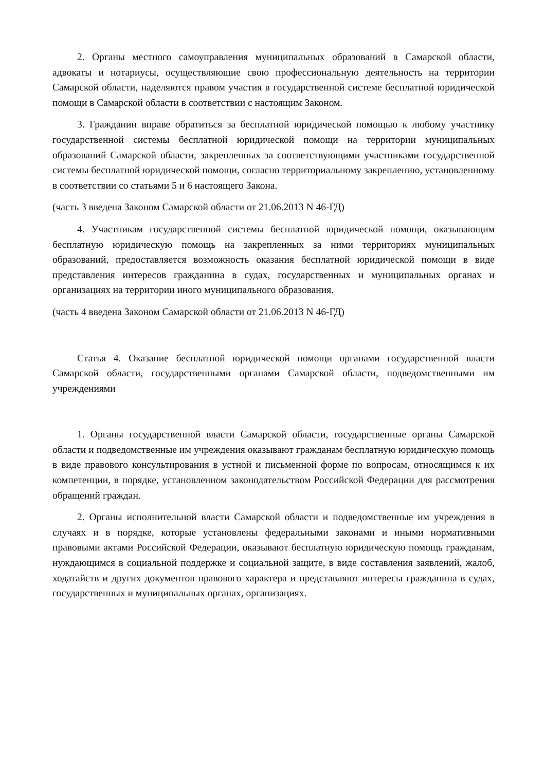2. Органы местного самоуправления муниципальных образований в Самарской области, адвокаты и нотариусы, осуществляющие свою профессиональную деятельность на территории Самарской области, наделяются правом участия в государственной системе бесплатной юридической помощи в Самарской области в соответствии с настоящим Законом.
3. Гражданин вправе обратиться за бесплатной юридической помощью к любому участнику государственной системы бесплатной юридической помощи на территории муниципальных образований Самарской области, закрепленных за соответствующими участниками государственной системы бесплатной юридической помощи, согласно территориальному закреплению, установленному в соответствии со статьями 5 и 6 настоящего Закона.
(часть 3 введена Законом Самарской области от 21.06.2013 N 46-ГД)
4. Участникам государственной системы бесплатной юридической помощи, оказывающим бесплатную юридическую помощь на закрепленных за ними территориях муниципальных образований, предоставляется возможность оказания бесплатной юридической помощи в виде представления интересов гражданина в судах, государственных и муниципальных органах и организациях на территории иного муниципального образования.
(часть 4 введена Законом Самарской области от 21.06.2013 N 46-ГД)
Статья 4. Оказание бесплатной юридической помощи органами государственной власти Самарской области, государственными органами Самарской области, подведомственными им учреждениями
1. Органы государственной власти Самарской области, государственные органы Самарской области и подведомственные им учреждения оказывают гражданам бесплатную юридическую помощь в виде правового консультирования в устной и письменной форме по вопросам, относящимся к их компетенции, в порядке, установленном законодательством Российской Федерации для рассмотрения обращений граждан.
2. Органы исполнительной власти Самарской области и подведомственные им учреждения в случаях и в порядке, которые установлены федеральными законами и иными нормативными правовыми актами Российской Федерации, оказывают бесплатную юридическую помощь гражданам, нуждающимся в социальной поддержке и социальной защите, в виде составления заявлений, жалоб, ходатайств и других документов правового характера и представляют интересы гражданина в судах, государственных и муниципальных органах, организациях.